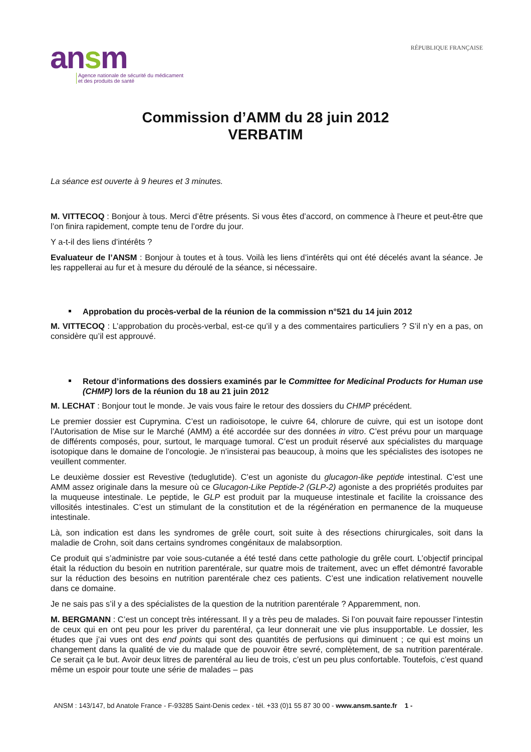ansm
Agence nationale de sécurité du médicament
et des produits de santé
RÉPUBLIQUE FRANÇAISE
Commission d’AMM du 28 juin 2012
VERBATIM
La séance est ouverte à 9 heures et 3 minutes.
M. VITTECOQ : Bonjour à tous. Merci d’être présents. Si vous êtes d’accord, on commence à l’heure et peut-être que l’on finira rapidement, compte tenu de l’ordre du jour.
Y a-t-il des liens d’intérêts ?
Evaluateur de l’ANSM : Bonjour à toutes et à tous. Voilà les liens d’intérêts qui ont été décelés avant la séance. Je les rappellerai au fur et à mesure du déroulé de la séance, si nécessaire.
Approbation du procès-verbal de la réunion de la commission n°521 du 14 juin 2012
M. VITTECOQ : L’approbation du procès-verbal, est-ce qu’il y a des commentaires particuliers ? S’il n’y en a pas, on considère qu’il est approuvé.
Retour d’informations des dossiers examinés par le Committee for Medicinal Products for Human use (CHMP) lors de la réunion du 18 au 21 juin 2012
M. LECHAT : Bonjour tout le monde. Je vais vous faire le retour des dossiers du CHMP précédent.
Le premier dossier est Cuprymina. C’est un radioisotope, le cuivre 64, chlorure de cuivre, qui est un isotope dont l’Autorisation de Mise sur le Marché (AMM) a été accordée sur des données in vitro. C’est prévu pour un marquage de différents composés, pour, surtout, le marquage tumoral. C’est un produit réservé aux spécialistes du marquage isotopique dans le domaine de l’oncologie. Je n’insisterai pas beaucoup, à moins que les spécialistes des isotopes ne veuillent commenter.
Le deuxième dossier est Revestive (teduglutide). C’est un agoniste du glucagon-like peptide intestinal. C’est une AMM assez originale dans la mesure où ce Glucagon-Like Peptide-2 (GLP-2) agoniste a des propriétés produites par la muqueuse intestinale. Le peptide, le GLP est produit par la muqueuse intestinale et facilite la croissance des villosités intestinales. C’est un stimulant de la constitution et de la régénération en permanence de la muqueuse intestinale.
Là, son indication est dans les syndromes de grêle court, soit suite à des résections chirurgicales, soit dans la maladie de Crohn, soit dans certains syndromes congénitaux de malabsorption.
Ce produit qui s’administre par voie sous-cutanée a été testé dans cette pathologie du grêle court. L’objectif principal était la réduction du besoin en nutrition parentérale, sur quatre mois de traitement, avec un effet démontré favorable sur la réduction des besoins en nutrition parentérale chez ces patients. C’est une indication relativement nouvelle dans ce domaine.
Je ne sais pas s’il y a des spécialistes de la question de la nutrition parentérale ? Apparemment, non.
M. BERGMANN : C’est un concept très intéressant. Il y a très peu de malades. Si l’on pouvait faire repousser l’intestin de ceux qui en ont peu pour les priver du parentéral, ça leur donnerait une vie plus insupportable. Le dossier, les études que j’ai vues ont des end points qui sont des quantités de perfusions qui diminuent ; ce qui est moins un changement dans la qualité de vie du malade que de pouvoir être sevré, complètement, de sa nutrition parentérale. Ce serait ça le but. Avoir deux litres de parentéral au lieu de trois, c’est un peu plus confortable. Toutefois, c’est quand même un espoir pour toute une série de malades – pas
ANSM : 143/147, bd Anatole France - F-93285 Saint-Denis cedex - tél. +33 (0)1 55 87 30 00 - www.ansm.sante.fr 1 -